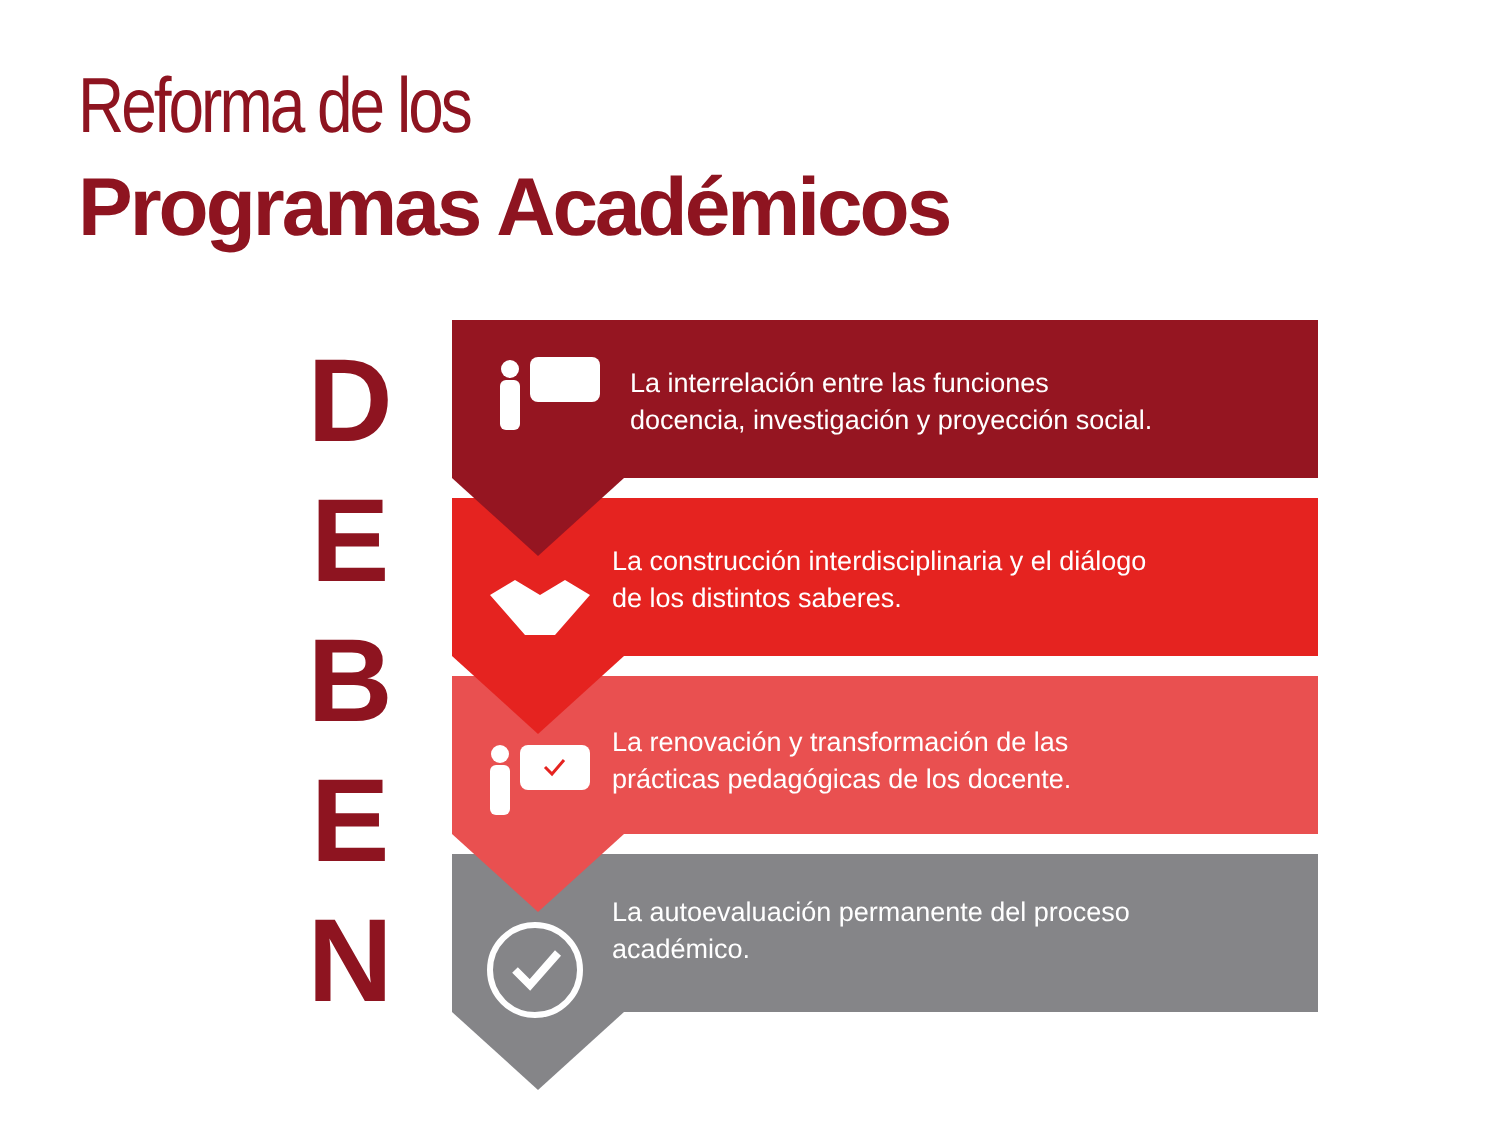Reforma de los
Programas Académicos
D
E
B
E
N
La interrelación entre las funciones
docencia, investigación y proyección social.
La construcción interdisciplinaria y el diálogo
de los distintos saberes.
La renovación y transformación de las
prácticas pedagógicas de los docente.
La autoevaluación permanente del proceso
académico.